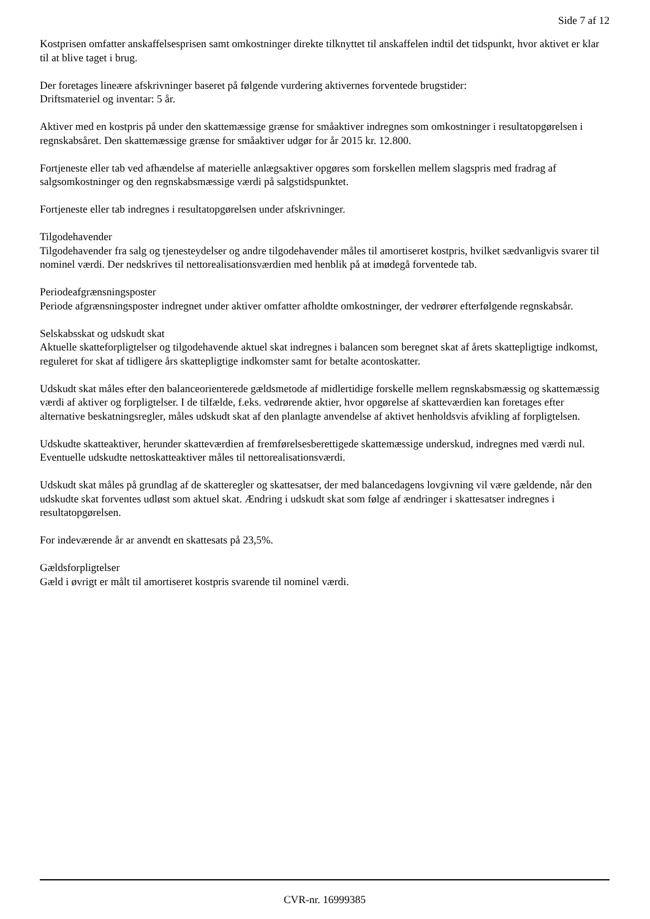Side 7 af 12
Kostprisen omfatter anskaffelsesprisen samt omkostninger direkte tilknyttet til anskaffelen indtil det tidspunkt, hvor aktivet er klar til at blive taget i brug.
Der foretages lineære afskrivninger baseret på følgende vurdering aktivernes forventede brugstider:
Driftsmateriel og inventar: 5 år.
Aktiver med en kostpris på under den skattemæssige grænse for småaktiver indregnes som omkostninger i resultatopgørelsen i regnskabsåret. Den skattemæssige grænse for småaktiver udgør for år 2015 kr. 12.800.
Fortjeneste eller tab ved afhændelse af materielle anlægsaktiver opgøres som forskellen mellem slagspris med fradrag af salgsomkostninger og den regnskabsmæssige værdi på salgstidspunktet.
Fortjeneste eller tab indregnes i resultatopgørelsen under afskrivninger.
Tilgodehavender
Tilgodehavender fra salg og tjenesteydelser og andre tilgodehavender måles til amortiseret kostpris, hvilket sædvanligvis svarer til nominel værdi. Der nedskrives til nettorealisationsværdien med henblik på at imødegå forventede tab.
Periodeafgrænsningsposter
Periode afgrænsningsposter indregnet under aktiver omfatter afholdte omkostninger, der vedrører efterfølgende regnskabsår.
Selskabsskat og udskudt skat
Aktuelle skatteforpligtelser og tilgodehavende aktuel skat indregnes i balancen som beregnet skat af årets skattepligtige indkomst, reguleret for skat af tidligere års skattepligtige indkomster samt for betalte acontoskatter.
Udskudt skat måles efter den balanceorienterede gældsmetode af midlertidige forskelle mellem regnskabsmæssig og skattemæssig værdi af aktiver og forpligtelser. I de tilfælde, f.eks. vedrørende aktier, hvor opgørelse af skatteværdien kan foretages efter alternative beskatningsregler, måles udskudt skat af den planlagte anvendelse af aktivet henholdsvis afvikling af forpligtelsen.
Udskudte skatteaktiver, herunder skatteværdien af fremførelsesberettigede skattemæssige underskud, indregnes med værdi nul. Eventuelle udskudte nettoskatteaktiver måles til nettorealisationsværdi.
Udskudt skat måles på grundlag af de skatteregler og skattesatser, der med balancedagens lovgivning vil være gældende, når den udskudte skat forventes udløst som aktuel skat. Ændring i udskudt skat som følge af ændringer i skattesatser indregnes i resultatopgørelsen.
For indeværende år ar anvendt en skattesats på 23,5%.
Gældsforpligtelser
Gæld i øvrigt er målt til amortiseret kostpris svarende til nominel værdi.
CVR-nr. 16999385